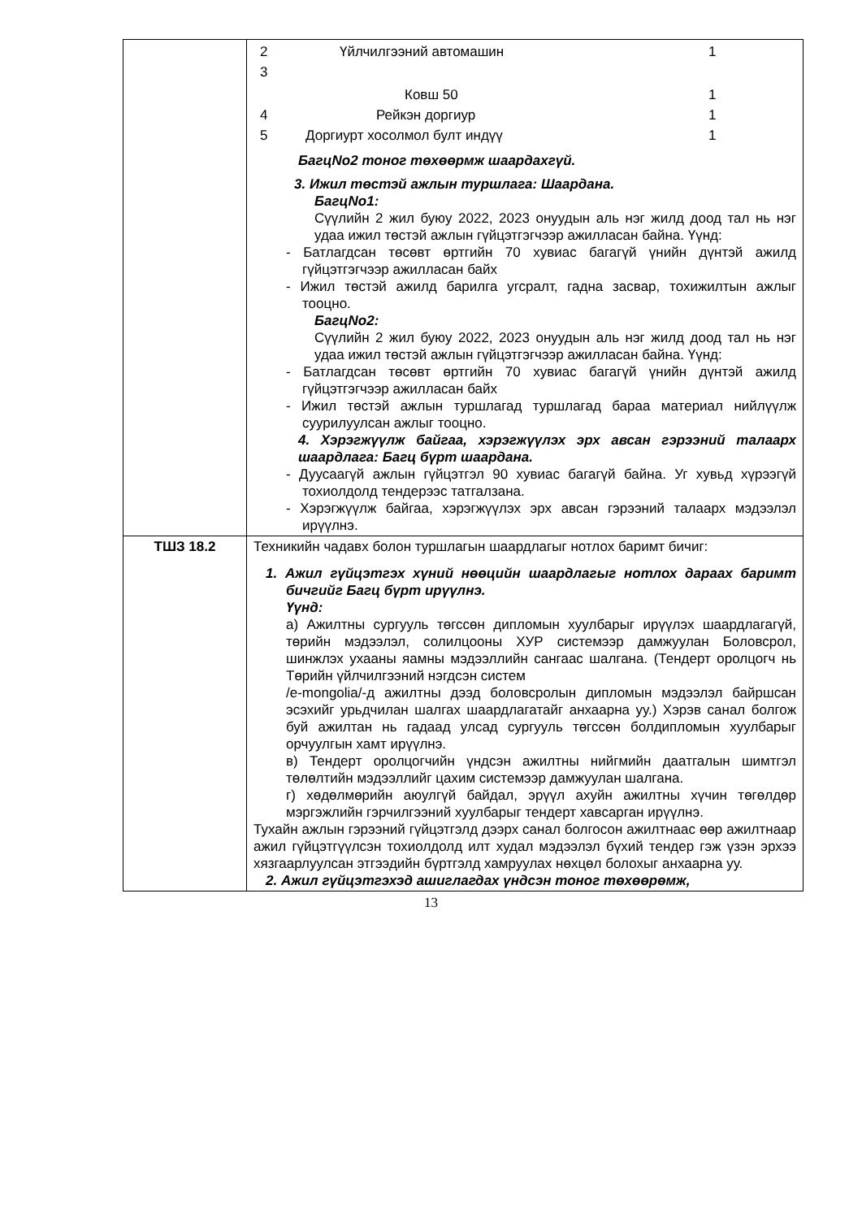| | / 2 / Үйлчилгээний автомашин / 1 / / 3 / Ковш 50 / 1 / / 4 / Рейкэн доргиур / 1 / / 5 / Доргиурт хосолмол булт индүү / 1 / БагцNo2 тоног төхөөрмж шаардахгүй. 3. Ижил төстэй ажлын туршлага: Шаардана. БагцNo1: Сүүлийн 2 жил буюу 2022, 2023 онуудын аль нэг жилд доод тал нь нэг удаа ижил төстэй ажлын гүйцэтгэгчээр ажилласан байна. Үүнд: - Батлагдсан төсөвт өртгийн 70 хувиас багагүй үнийн дүнтэй ажилд гүйцэтгэгчээр ажилласан байх - Ижил төстэй ажилд барилга угсралт, гадна засвар, тохижилтын ажлыг тооцно. БагцNo2: Сүүлийн 2 жил буюу 2022, 2023 онуудын аль нэг жилд доод тал нь нэг удаа ижил төстэй ажлын гүйцэтгэгчээр ажилласан байна. Үүнд: - Батлагдсан төсөвт өртгийн 70 хувиас багагүй үнийн дүнтэй ажилд гүйцэтгэгчээр ажилласан байх - Ижил төстэй ажлын туршлагад туршлагад бараа материал нийлүүлж суурилуулсан ажлыг тооцно. 4. Хэрэгжүүлж байгаа, хэрэгжүүлэх эрх авсан гэрээний талаарх шаардлага: Багц бүрт шаардана. - Дуусаагүй ажлын гүйцэтгэл 90 хувиас багагүй байна. Уг хувьд хүрээгүй тохиолдолд тендерээс татгалзана. - Хэрэгжүүлж байгаа, хэрэгжүүлэх эрх авсан гэрээний талаарх мэдээлэл ирүүлнэ. |
| ТШЗ 18.2 | Техникийн чадавх болон туршлагын шаардлагыг нотлох баримт бичиг: 1. Ажил гүйцэтгэх хүний нөөцийн шаардлагыг нотлох дараах баримт бичгийг Багц бүрт ирүүлнэ. Үүнд: а) Ажилтны сургууль төгссөн дипломын хуулбарыг ирүүлэх шаардлагагүй, төрийн мэдээлэл, солилцооны ХУР системээр дамжуулан Боловсрол, шинжлэх ухааны яамны мэдээллийн сангаас шалгана. (Тендерт оролцогч нь Төрийн үйлчилгээний нэгдсэн систем /e-mongolia/-д ажилтны дээд боловсролын дипломын мэдээлэл байршсан эсэхийг урьдчилан шалгах шаардлагатайг анхаарна уу.) Хэрэв санал болгож буй ажилтан нь гадаад улсад сургууль төгссөн болдипломын хуулбарыг орчуулгын хамт ирүүлнэ. в) Тендерт оролцогчийн үндсэн ажилтны нийгмийн даатгалын шимтгэл төлөлтийн мэдээллийг цахим системээр дамжуулан шалгана. г) хөдөлмөрийн аюулгүй байдал, эрүүл ахуйн ажилтны хүчин төгөлдөр мэргэжлийн гэрчилгээний хуулбарыг тендерт хавсарган ирүүлнэ. Тухайн ажлын гэрээний гүйцэтгэлд дээрх санал болгосон ажилтнаас өөр ажилтнаар ажил гүйцэтгүүлсэн тохиолдолд илт худал мэдээлэл бүхий тендер гэж үзэн эрхээ хязгаарлуулсан этгээдийн бүртгэлд хамруулах нөхцөл болохыг анхаарна уу. 2. Ажил гүйцэтгэхэд ашиглагдах үндсэн тоног төхөөрөмж, |
13